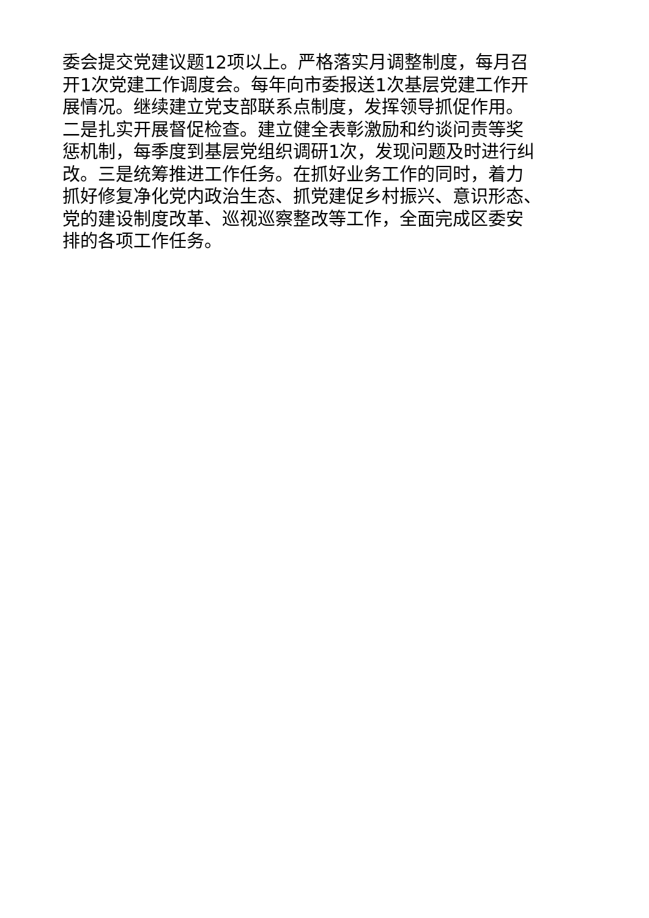委会提交党建议题12项以上。严格落实月调整制度，每月召
开1次党建工作调度会。每年向市委报送1次基层党建工作开
展情况。继续建立党支部联系点制度，发挥领导抓促作用。
二是扎实开展督促检查。建立健全表彰激励和约谈问责等奖
惩机制，每季度到基层党组织调研1次，发现问题及时进行纠
改。三是统筹推进工作任务。在抓好业务工作的同时，着力
抓好修复净化党内政治生态、抓党建促乡村振兴、意识形态、
党的建设制度改革、巡视巡察整改等工作，全面完成区委安
排的各项工作任务。